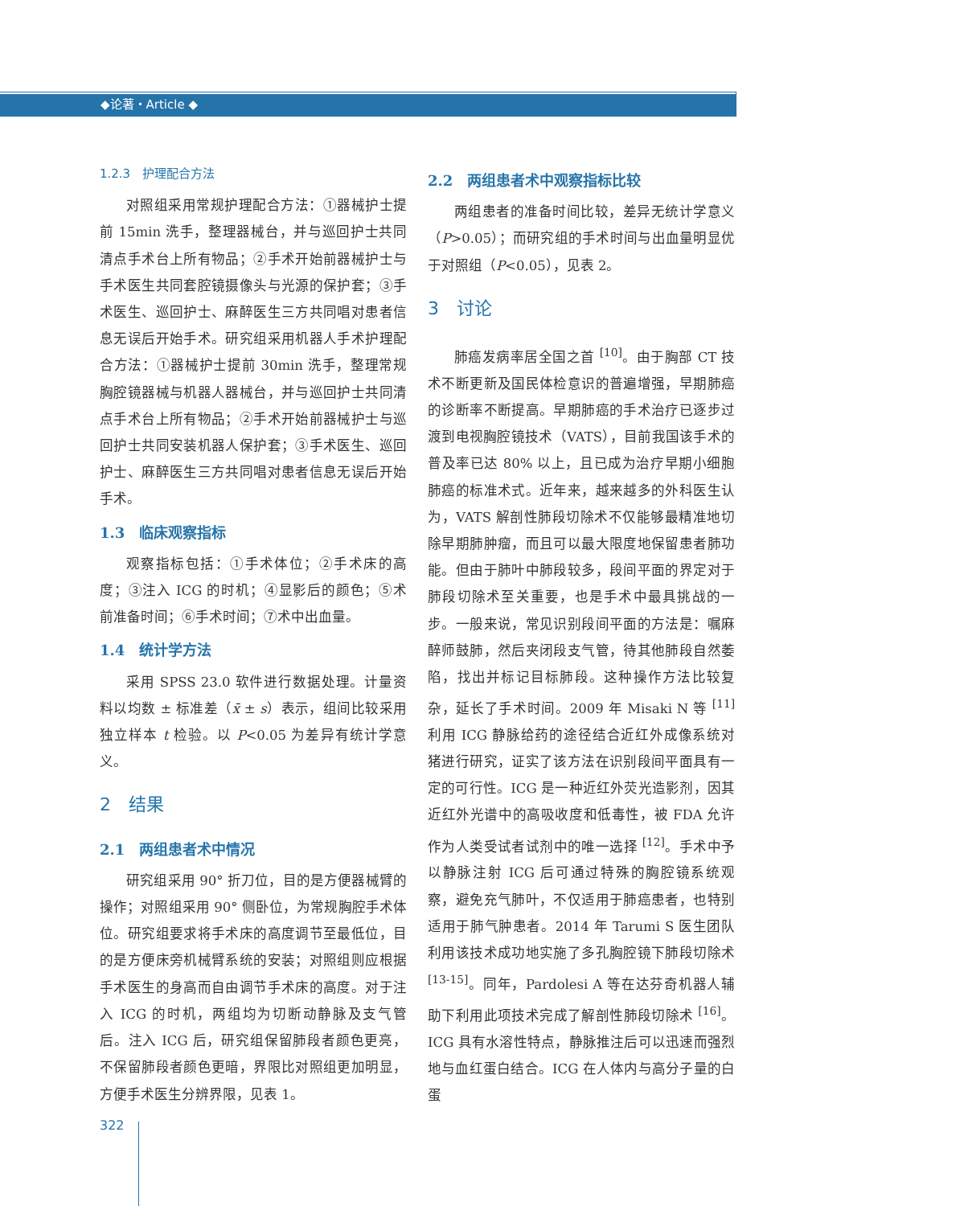◆论著・Article ◆
1.2.3　护理配合方法
对照组采用常规护理配合方法：①器械护士提前 15min 洗手，整理器械台，并与巡回护士共同清点手术台上所有物品；②手术开始前器械护士与手术医生共同套腔镜摄像头与光源的保护套；③手术医生、巡回护士、麻醉医生三方共同唱对患者信息无误后开始手术。研究组采用机器人手术护理配合方法：①器械护士提前 30min 洗手，整理常规胸腔镜器械与机器人器械台，并与巡回护士共同清点手术台上所有物品；②手术开始前器械护士与巡回护士共同安装机器人保护套；③手术医生、巡回护士、麻醉医生三方共同唱对患者信息无误后开始手术。
1.3　临床观察指标
观察指标包括：①手术体位；②手术床的高度；③注入 ICG 的时机；④显影后的颜色；⑤术前准备时间；⑥手术时间；⑦术中出血量。
1.4　统计学方法
采用 SPSS 23.0 软件进行数据处理。计量资料以均数 ± 标准差（x̄ ± s）表示，组间比较采用独立样本 t 检验。以 P<0.05 为差异有统计学意义。
2　结果
2.1　两组患者术中情况
研究组采用 90° 折刀位，目的是方便器械臂的操作；对照组采用 90° 侧卧位，为常规胸腔手术体位。研究组要求将手术床的高度调节至最低位，目的是方便床旁机械臂系统的安装；对照组则应根据手术医生的身高而自由调节手术床的高度。对于注入 ICG 的时机，两组均为切断动静脉及支气管后。注入 ICG 后，研究组保留肺段者颜色更亮，不保留肺段者颜色更暗，界限比对照组更加明显，方便手术医生分辨界限，见表 1。
2.2　两组患者术中观察指标比较
两组患者的准备时间比较，差异无统计学意义（P>0.05）；而研究组的手术时间与出血量明显优于对照组（P<0.05），见表 2。
3　讨论
肺癌发病率居全国之首 <sup>[10]</sup>。由于胸部 CT 技术不断更新及国民体检意识的普遍增强，早期肺癌的诊断率不断提高。早期肺癌的手术治疗已逐步过渡到电视胸腔镜技术（VATS），目前我国该手术的普及率已达 80% 以上，且已成为治疗早期小细胞肺癌的标准术式。近年来，越来越多的外科医生认为，VATS 解剖性肺段切除术不仅能够最精准地切除早期肺肿瘤，而且可以最大限度地保留患者肺功能。但由于肺叶中肺段较多，段间平面的界定对于肺段切除术至关重要，也是手术中最具挑战的一步。一般来说，常见识别段间平面的方法是：嘱麻醉师鼓肺，然后夹闭段支气管，待其他肺段自然萎陷，找出并标记目标肺段。这种操作方法比较复杂，延长了手术时间。2009 年 Misaki N 等 <sup>[11]</sup> 利用 ICG 静脉给药的途径结合近红外成像系统对猪进行研究，证实了该方法在识别段间平面具有一定的可行性。ICG 是一种近红外荧光造影剂，因其近红外光谱中的高吸收度和低毒性，被 FDA 允许作为人类受试者试剂中的唯一选择 <sup>[12]</sup>。手术中予以静脉注射 ICG 后可通过特殊的胸腔镜系统观察，避免充气肺叶，不仅适用于肺癌患者，也特别适用于肺气肿患者。2014 年 Tarumi S 医生团队利用该技术成功地实施了多孔胸腔镜下肺段切除术 <sup>[13-15]</sup>。同年，Pardolesi A 等在达芬奇机器人辅助下利用此项技术完成了解剖性肺段切除术 <sup>[16]</sup>。ICG 具有水溶性特点，静脉推注后可以迅速而强烈地与血红蛋白结合。ICG 在人体内与高分子量的白蛋
322